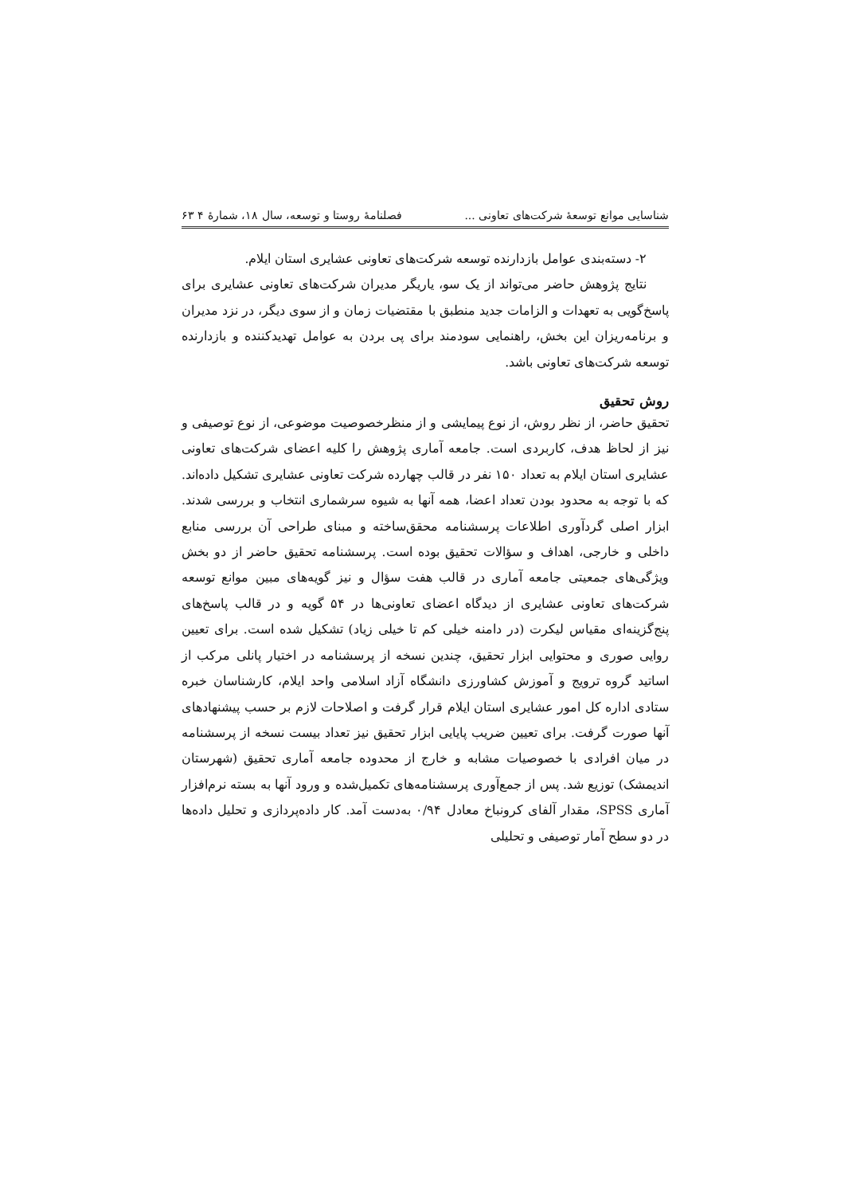شناسایی موانع توسعهٔ شرکت‌های تعاونی ... فصلنامهٔ روستا و توسعه، سال ۱۸، شمارهٔ ۴ ۶۳
۲- دسته‌بندی عوامل بازدارنده توسعه شرکت‌های تعاونی عشایری استان ایلام.
نتایج پژوهش حاضر می‌تواند از یک سو، یاریگر مدیران شرکت‌های تعاونی عشایری برای پاسخ‌گویی به تعهدات و الزامات جدید منطبق با مقتضیات زمان و از سوی دیگر، در نزد مدیران و برنامه‌ریزان این بخش، راهنمایی سودمند برای پی بردن به عوامل تهدیدکننده و بازدارنده توسعه شرکت‌های تعاونی باشد.
روش تحقیق
تحقیق حاضر، از نظر روش، از نوع پیمایشی و از منظرخصوصیت موضوعی، از نوع توصیفی و نیز از لحاظ هدف، کاربردی است. جامعه آماری پژوهش را کلیه اعضای شرکت‌های تعاونی عشایری استان ایلام به تعداد ۱۵۰ نفر در قالب چهارده شرکت تعاونی عشایری تشکیل داده‌اند. که با توجه به محدود بودن تعداد اعضا، همه آنها به شیوه سرشماری انتخاب و بررسی شدند. ابزار اصلی گردآوری اطلاعات پرسشنامه محقق‌ساخته و مبنای طراحی آن بررسی منابع داخلی و خارجی، اهداف و سؤالات تحقیق بوده است. پرسشنامه تحقیق حاضر از دو بخش ویژگی‌های جمعیتی جامعه آماری در قالب هفت سؤال و نیز گویه‌های مبین موانع توسعه شرکت‌های تعاونی عشایری از دیدگاه اعضای تعاونی‌ها در ۵۴ گویه و در قالب پاسخ‌های پنج‌گزینه‌ای مقیاس لیکرت (در دامنه خیلی کم تا خیلی زیاد) تشکیل شده است. برای تعیین روایی صوری و محتوایی ابزار تحقیق، چندین نسخه از پرسشنامه در اختیار پانلی مرکب از اساتید گروه ترویج و آموزش کشاورزی دانشگاه آزاد اسلامی واحد ایلام، کارشناسان خبره ستادی اداره کل امور عشایری استان ایلام قرار گرفت و اصلاحات لازم بر حسب پیشنهادهای آنها صورت گرفت. برای تعیین ضریب پایایی ابزار تحقیق نیز تعداد بیست نسخه از پرسشنامه در میان افرادی با خصوصیات مشابه و خارج از محدوده جامعه آماری تحقیق (شهرستان اندیمشک) توزیع شد. پس از جمع‌آوری پرسشنامه‌های تکمیل‌شده و ورود آنها به بسته نرم‌افزار آماری SPSS، مقدار آلفای کرونباخ معادل ۰/۹۴ به‌دست آمد. کار داده‌پردازی و تحلیل داده‌ها در دو سطح آمار توصیفی و تحلیلی